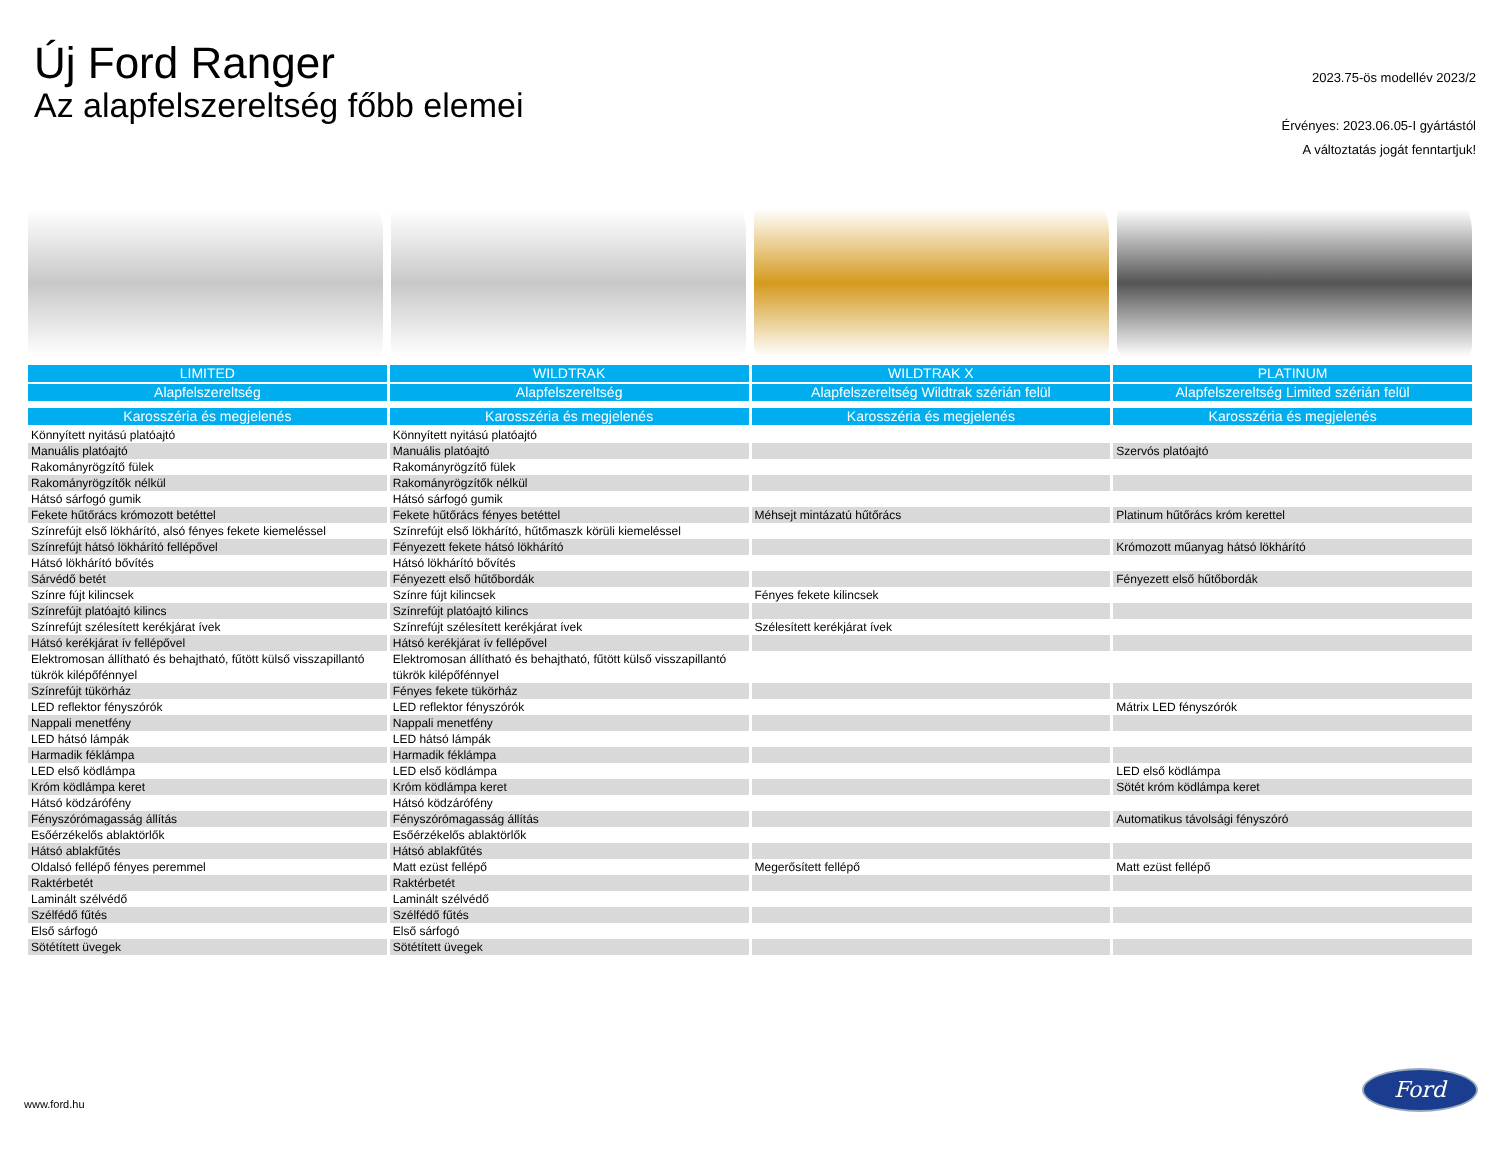Új Ford Ranger
Az alapfelszereltség főbb elemei
2023.75-ös modellév 2023/2
Érvényes: 2023.06.05-I gyártástól
A változtatás jogát fenntartjuk!
| LIMITED | WILDTRAK | WILDTRAK X | PLATINUM |
| --- | --- | --- | --- |
| Alapfelszereltség | Alapfelszereltség | Alapfelszereltség Wildtrak szérián felül | Alapfelszereltség Limited szérián felül |
| Karosszéria és megjelenés | Karosszéria és megjelenés | Karosszéria és megjelenés | Karosszéria és megjelenés |
| Könnyített nyitású platóajtó | Könnyített nyitású platóajtó | | |
| Manuális platóajtó | Manuális platóajtó | | Szervós platóajtó |
| Rakományrögzítő fülek | Rakományrögzítő fülek | | |
| Rakományrögzítők nélkül | Rakományrögzítők nélkül | | |
| Hátsó sárfogó gumik | Hátsó sárfogó gumik | | |
| Fekete hűtőrács krómozott betéttel | Fekete hűtőrács fényes betéttel | Méhsejt mintázatú hűtőrács | Platinum hűtőrács króm kerettel |
| Színrefújt első lökhárító, alsó fényes fekete kiemeléssel | Színrefújt első lökhárító, hűtőmaszk körüli kiemeléssel | | |
| Színrefújt hátsó lökhárító fellépővel | Fényezett fekete hátsó lökhárító | | Krómozott műanyag hátsó lökhárító |
| Hátsó lökhárító bővítés | Hátsó lökhárító bővítés | | |
| Sárvédő betét | Fényezett első hűtőbordák | | Fényezett első hűtőbordák |
| Színre fújt kilincsek | Színre fújt kilincsek | Fényes fekete kilincsek | |
| Színrefújt platóajtó kilincs | Színrefújt platóajtó kilincs | | |
| Színrefújt szélesített kerékjárat ívek | Színrefújt szélesített kerékjárat ívek | Szélesített kerékjárat ívek | |
| Hátsó kerékjárat ív fellépővel | Hátsó kerékjárat ív fellépővel | | |
| Elektromosan állítható és behajtható, fűtött külső visszapillantó tükrök kilépőfénnyel | Elektromosan állítható és behajtható, fűtött külső visszapillantó tükrök kilépőfénnyel | | |
| Színrefújt tükörház | Fényes fekete tükörház | | |
| LED reflektor fényszórók | LED reflektor fényszórók | | Mátrix LED fényszórók |
| Nappali menetfény | Nappali menetfény | | |
| LED hátsó lámpák | LED hátsó lámpák | | |
| Harmadik féklámpa | Harmadik féklámpa | | |
| LED első ködlámpa | LED első ködlámpa | | LED első ködlámpa |
| Króm ködlámpa keret | Króm ködlámpa keret | | Sötét króm ködlámpa keret |
| Hátsó ködzárófény | Hátsó ködzárófény | | |
| Fényszórómagasság állítás | Fényszórómagasság állítás | | Automatikus távolsági fényszóró |
| Esőérzékelős ablaktörlők | Esőérzékelős ablaktörlők | | |
| Hátsó ablakfűtés | Hátsó ablakfűtés | | |
| Oldalsó fellépő fényes peremmel | Matt ezüst fellépő | Megerősített fellépő | Matt ezüst fellépő |
| Raktérbetét | Raktérbetét | | |
| Laminált szélvédő | Laminált szélvédő | | |
| Szélfédő fűtés | Szélfédő fűtés | | |
| Első sárfogó | Első sárfogó | | |
| Sötétített üvegek | Sötétített üvegek | | |
www.ford.hu
Ford